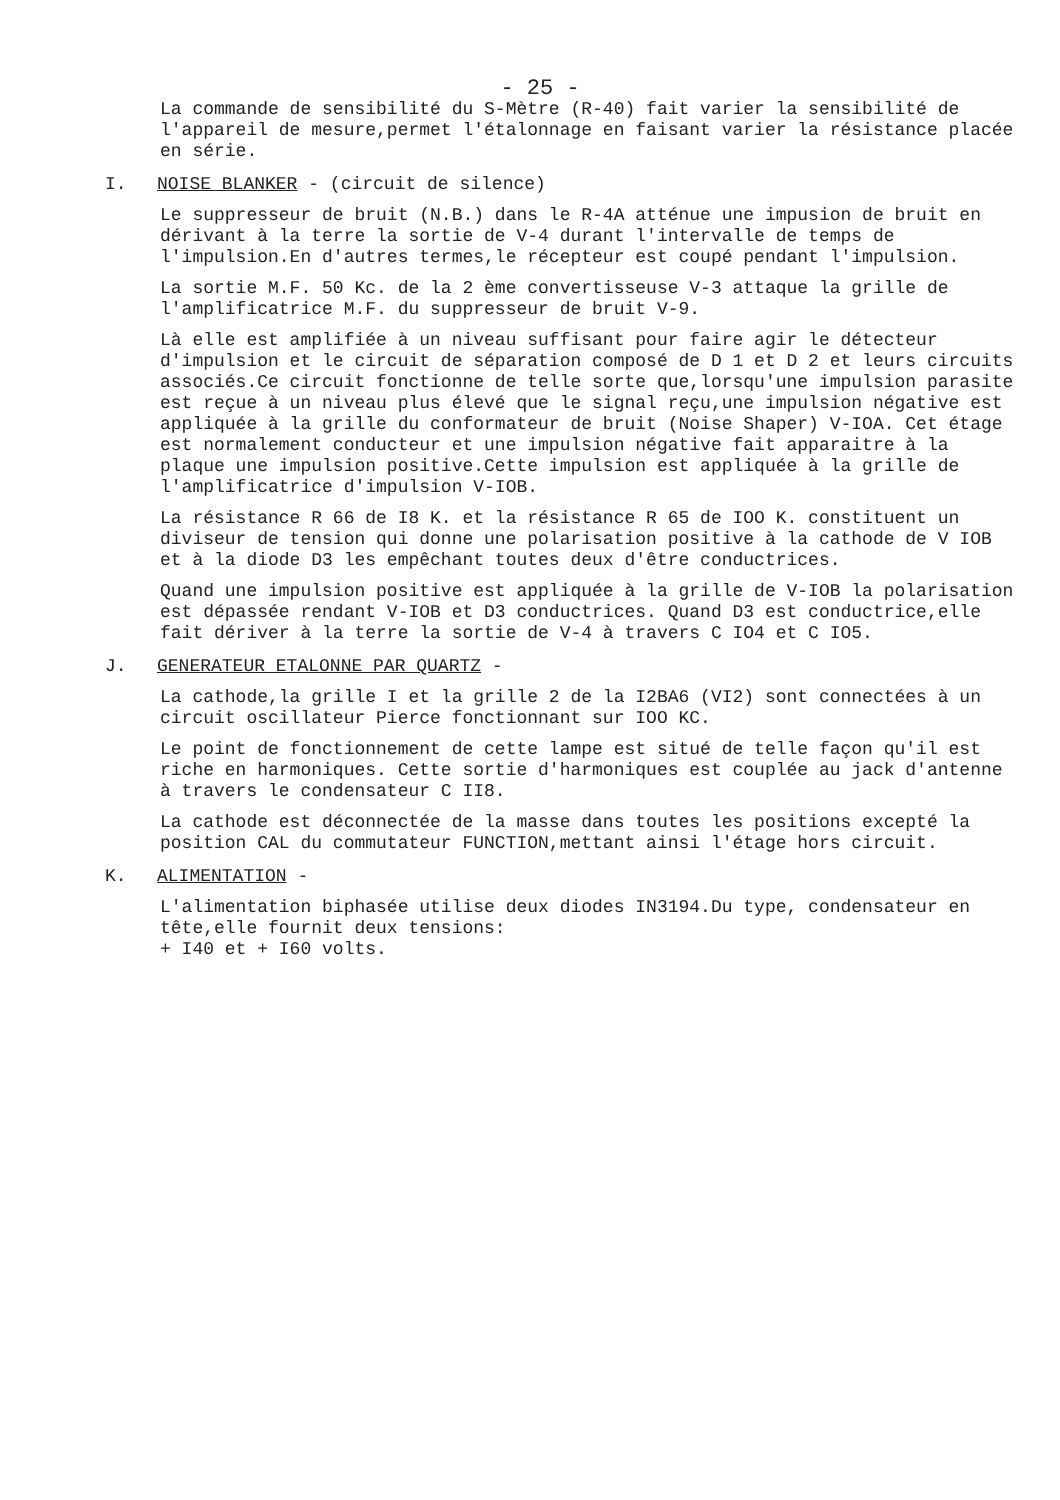- 25 -
La commande de sensibilité du S-Mètre (R-40) fait varier la sensibilité de l'appareil de mesure,permet l'étalonnage en faisant varier la résistance placée en série.
I. NOISE BLANKER - (circuit de silence)
Le suppresseur de bruit (N.B.) dans le R-4A atténue une impusion de bruit en dérivant à la terre la sortie de V-4 durant l'intervalle de temps de l'impulsion.En d'autres termes,le récepteur est coupé pendant l'impulsion.
La sortie M.F. 50 Kc. de la 2 ème convertisseuse V-3 attaque la grille de l'amplificatrice M.F. du suppresseur de bruit V-9.
Là elle est amplifiée à un niveau suffisant pour faire agir le détecteur d'impulsion et le circuit de séparation composé de D 1 et D 2 et leurs circuits associés.Ce circuit fonctionne de telle sorte que,lorsqu'une impulsion parasite est reçue à un niveau plus élevé que le signal reçu,une impulsion négative est appliquée à la grille du conformateur de bruit (Noise Shaper) V-IOA. Cet étage est normalement conducteur et une impulsion négative fait apparaitre à la plaque une impulsion positive.Cette impulsion est appliquée à la grille de l'amplificatrice d'impulsion V-IOB.
La résistance R 66 de I8 K. et la résistance R 65 de IOO K. constituent un diviseur de tension qui donne une polarisation positive à la cathode de V IOB et à la diode D3 les empêchant toutes deux d'être conductrices.
Quand une impulsion positive est appliquée à la grille de V-IOB la polarisation est dépassée rendant V-IOB et D3 conductrices. Quand D3 est conductrice,elle fait dériver à la terre la sortie de V-4 à travers C IO4 et C IO5.
J. GENERATEUR ETALONNE PAR QUARTZ -
La cathode,la grille I et la grille 2 de la I2BA6 (VI2) sont connectées à un circuit oscillateur Pierce fonctionnant sur IOO KC.
Le point de fonctionnement de cette lampe est situé de telle façon qu'il est riche en harmoniques. Cette sortie d'harmoniques est couplée au jack d'antenne à travers le condensateur C II8.
La cathode est déconnectée de la masse dans toutes les positions excepté la position CAL du commutateur FUNCTION,mettant ainsi l'étage hors circuit.
K. ALIMENTATION -
L'alimentation biphasée utilise deux diodes IN3194.Du type, condensateur en tête,elle fournit deux tensions:
+ I40 et + I60 volts.